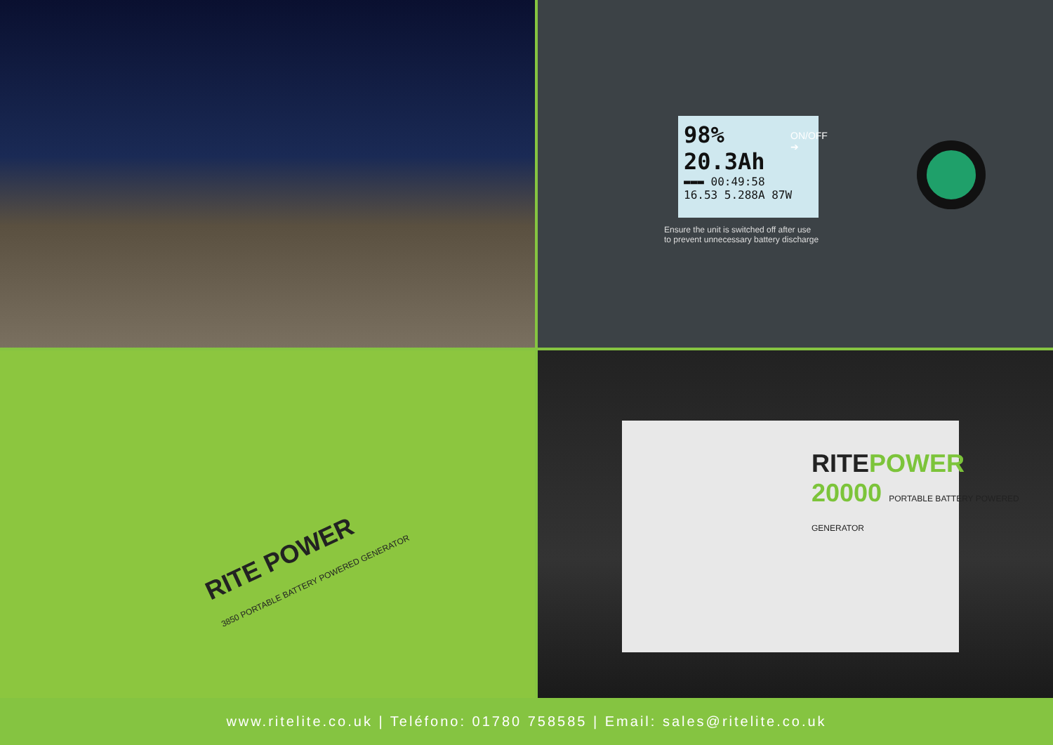98% 20.3Ah
▬▬▬ 00:49:58
16.53 5.288A 87W
ON/OFF
➔
Ensure the unit is switched off after use
to prevent unnecessary battery discharge
RITE POWER
3850 PORTABLE BATTERY POWERED GENERATOR
RITEPOWER
20000 PORTABLE BATTERY POWERED GENERATOR
www.ritelite.co.uk | Teléfono: 01780 758585 | Email: sales@ritelite.co.uk